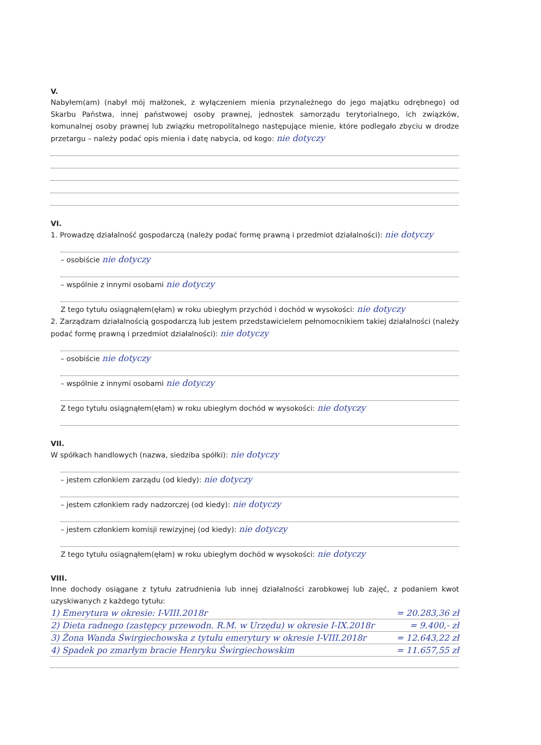V.
Nabyłem(am) (nabył mój małżonek, z wyłączeniem mienia przynależnego do jego majątku odrębnego) od Skarbu Państwa, innej państwowej osoby prawnej, jednostek samorządu terytorialnego, ich związków, komunalnej osoby prawnej lub związku metropolitalnego następujące mienie, które podlegało zbyciu w drodze przetargu – należy podać opis mienia i datę nabycia, od kogo: nie dotyczy
VI.
1. Prowadzę działalność gospodarczą (należy podać formę prawną i przedmiot działalności): nie dotyczy
– osobiście nie dotyczy
– wspólnie z innymi osobami nie dotyczy
Z tego tytułu osiągnąłem(ęłam) w roku ubiegłym przychód i dochód w wysokości: nie dotyczy
2. Zarządzam działalnością gospodarczą lub jestem przedstawicielem pełnomocnikiem takiej działalności (należy podać formę prawną i przedmiot działalności): nie dotyczy
– osobiście nie dotyczy
– wspólnie z innymi osobami nie dotyczy
Z tego tytułu osiągnąłem(ęłam) w roku ubiegłym dochód w wysokości: nie dotyczy
VII.
W spółkach handlowych (nazwa, siedziba spółki): nie dotyczy
– jestem członkiem zarządu (od kiedy): nie dotyczy
– jestem członkiem rady nadzorczej (od kiedy): nie dotyczy
– jestem członkiem komisji rewizyjnej (od kiedy): nie dotyczy
Z tego tytułu osiągnąłem(ęłam) w roku ubiegłym dochód w wysokości: nie dotyczy
VIII.
Inne dochody osiągane z tytułu zatrudnienia lub innej działalności zarobkowej lub zajęć, z podaniem kwot uzyskiwanych z każdego tytułu:
1) Emerytura w okresie: I-VIII.2018r = 20.283,36 zł
2) Dieta radnego (zastępcy przewodn. R.M. w Urzędu) w okresie I-IX.2018r = 9.400,- zł
3) Żona Wanda Świrgiechowska z tytułu emerytury w okresie I-VIII.2018r = 12.643,22 zł
4) Spadek po zmarłym bracie Henryku Świrgiechowskim = 11.657,55 zł